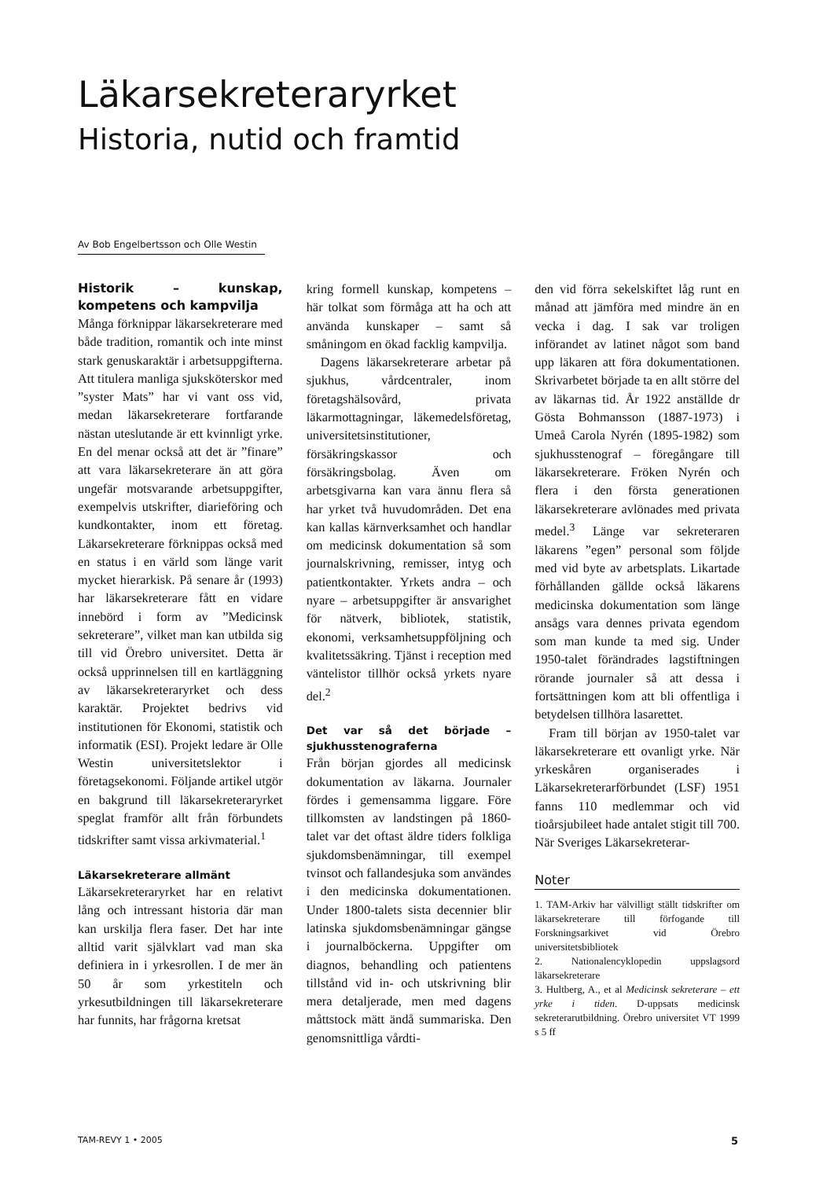Läkarsekreteraryrket
Historia, nutid och framtid
Av Bob Engelbertsson och Olle Westin
Historik – kunskap, kompetens och kampvilja
Många förknippar läkarsekreterare med både tradition, romantik och inte minst stark genuskaraktär i arbetsuppgifterna. Att titulera manliga sjuksköterskor med ”syster Mats” har vi vant oss vid, medan läkarsekreterare fortfarande nästan uteslutande är ett kvinnligt yrke. En del menar också att det är ”finare” att vara läkarsekreterare än att göra ungefär motsvarande arbetsuppgifter, exempelvis utskrifter, diarieföring och kundkontakter, inom ett företag. Läkarsekreterare förknippas också med en status i en värld som länge varit mycket hierarkisk. På senare år (1993) har läkarsekreterare fått en vidare innebörd i form av ”Medicinsk sekreterare”, vilket man kan utbilda sig till vid Örebro universitet. Detta är också upprinnelsen till en kartläggning av läkarsekreteraryrket och dess karaktär. Projektet bedrivs vid institutionen för Ekonomi, statistik och informatik (ESI). Projekt ledare är Olle Westin universitetslektor i företagsekonomi. Följande artikel utgör en bakgrund till läkarsekreteraryrket speglat framför allt från förbundets tidskrifter samt vissa arkivmaterial.<sup>1</sup>
Läkarsekreterare allmänt
Läkarsekreteraryrket har en relativt lång och intressant historia där man kan urskilja flera faser. Det har inte alltid varit självklart vad man ska definiera in i yrkesrollen. I de mer än 50 år som yrkestiteln och yrkesutbildningen till läkarsekreterare har funnits, har frågorna kretsat
kring formell kunskap, kompetens – här tolkat som förmåga att ha och att använda kunskaper – samt så småningom en ökad facklig kampvilja.
Dagens läkarsekreterare arbetar på sjukhus, vårdcentraler, inom företagshälsovård, privata läkarmottagningar, läkemedelsföretag, universitetsinstitutioner, försäkringskassor och försäkringsbolag. Även om arbetsgivarna kan vara ännu flera så har yrket två huvudområden. Det ena kan kallas kärnverksamhet och handlar om medicinsk dokumentation så som journalskrivning, remisser, intyg och patientkontakter. Yrkets andra – och nyare – arbetsuppgifter är ansvarighet för nätverk, bibliotek, statistik, ekonomi, verksamhetsuppföljning och kvalitetssäkring. Tjänst i reception med väntelistor tillhör också yrkets nyare del.<sup>2</sup>
Det var så det började – sjukhusstenograferna
Från början gjordes all medicinsk dokumentation av läkarna. Journaler fördes i gemensamma liggare. Före tillkomsten av landstingen på 1860-talet var det oftast äldre tiders folkliga sjukdomsbenämningar, till exempel tvinsot och fallandesjuka som användes i den medicinska dokumentationen. Under 1800-talets sista decennier blir latinska sjukdomsbenämningar gängse i journalböckerna. Uppgifter om diagnos, behandling och patientens tillstånd vid in- och utskrivning blir mera detaljerade, men med dagens måttstock mätt ändå summariska. Den genomsnittliga vårdti-
den vid förra sekelskiftet låg runt en månad att jämföra med mindre än en vecka i dag. I sak var troligen införandet av latinet något som band upp läkaren att föra dokumentationen. Skrivarbetet började ta en allt större del av läkarnas tid. År 1922 anställde dr Gösta Bohmansson (1887-1973) i Umeå Carola Nyrén (1895-1982) som sjukhusstenograf – föregångare till läkarsekreterare. Fröken Nyrén och flera i den första generationen läkarsekreterare avlönades med privata medel.<sup>3</sup> Länge var sekreteraren läkarens ”egen” personal som följde med vid byte av arbetsplats. Likartade förhållanden gällde också läkarens medicinska dokumentation som länge ansågs vara dennes privata egendom som man kunde ta med sig. Under 1950-talet förändrades lagstiftningen rörande journaler så att dessa i fortsättningen kom att bli offentliga i betydelsen tillhöra lasarettet.
Fram till början av 1950-talet var läkarsekreterare ett ovanligt yrke. När yrkeskåren organiserades i Läkarsekreterarförbundet (LSF) 1951 fanns 110 medlemmar och vid tioårsjubileet hade antalet stigit till 700. När Sveriges Läkarsekreterar-
Noter
1. TAM-Arkiv har välvilligt ställt tidskrifter om läkarsekreterare till förfogande till Forskningsarkivet vid Örebro universitetsbibliotek
2. Nationalencyklopedin uppslagsord läkarsekreterare
3. Hultberg, A., et al Medicinsk sekreterare – ett yrke i tiden. D-uppsats medicinsk sekreterarutbildning. Örebro universitet VT 1999 s 5 ff
TAM-REVY 1 • 2005 5